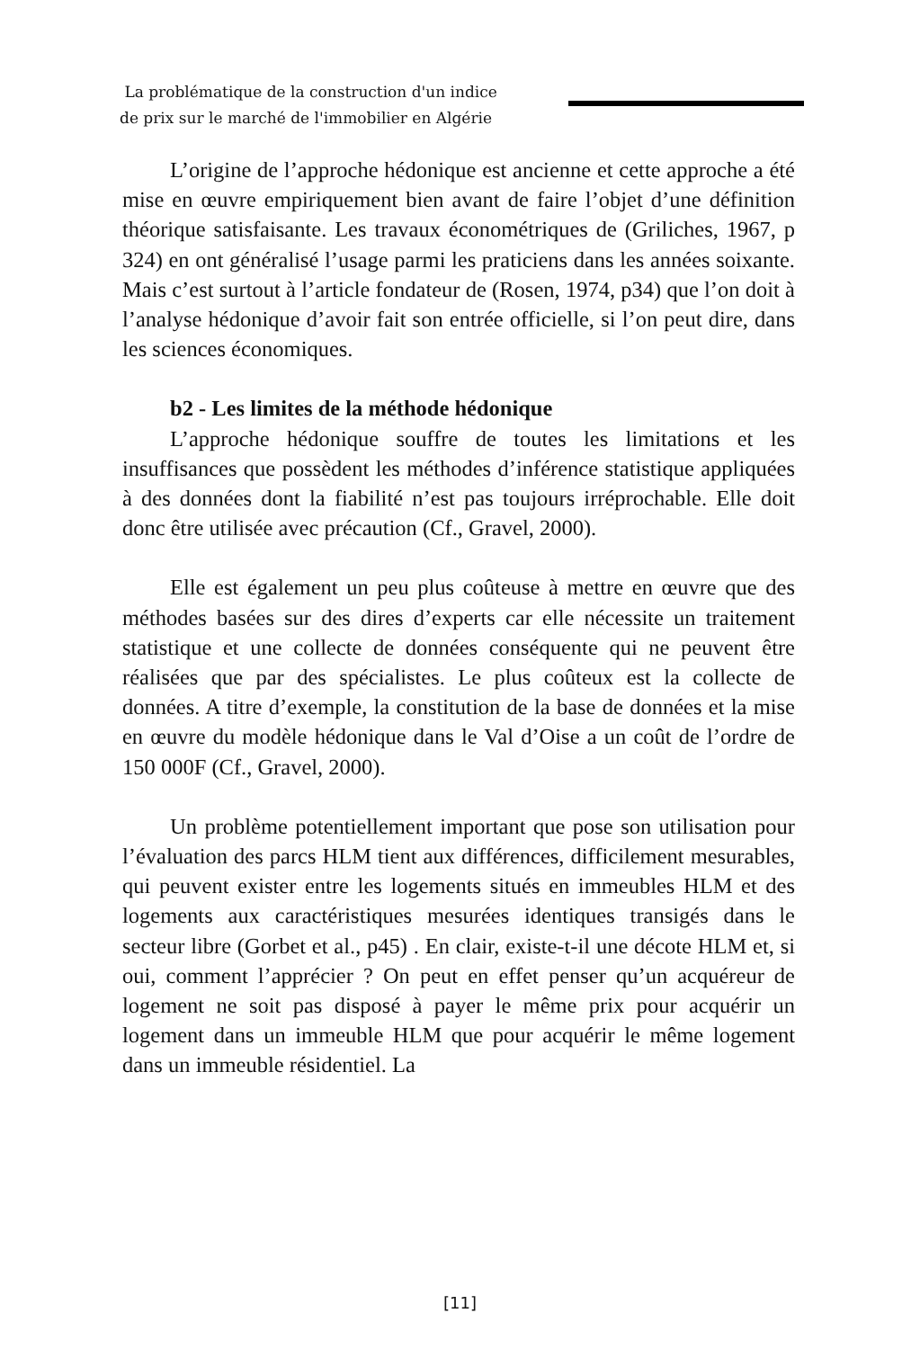La problématique de la construction d'un indice
de prix sur le marché de l'immobilier en Algérie
L’origine de l’approche hédonique est ancienne et cette approche a été mise en œuvre empiriquement bien avant de faire l’objet d’une définition théorique satisfaisante. Les travaux économétriques de (Griliches, 1967, p 324) en ont généralisé l’usage parmi les praticiens dans les années soixante. Mais c’est surtout à l’article fondateur de (Rosen, 1974, p34) que l’on doit à l’analyse hédonique d’avoir fait son entrée officielle, si l’on peut dire, dans les sciences économiques.
b2 - Les limites de la méthode hédonique
L’approche hédonique souffre de toutes les limitations et les insuffisances que possèdent les méthodes d’inférence statistique appliquées à des données dont la fiabilité n’est pas toujours irréprochable. Elle doit donc être utilisée avec précaution (Cf., Gravel, 2000).
Elle est également un peu plus coûteuse à mettre en œuvre que des méthodes basées sur des dires d’experts car elle nécessite un traitement statistique et une collecte de données conséquente qui ne peuvent être réalisées que par des spécialistes. Le plus coûteux est la collecte de données. A titre d’exemple, la constitution de la base de données et la mise en œuvre du modèle hédonique dans le Val d’Oise a un coût de l’ordre de 150 000F (Cf., Gravel, 2000).
Un problème potentiellement important que pose son utilisation pour l’évaluation des parcs HLM tient aux différences, difficilement mesurables, qui peuvent exister entre les logements situés en immeubles HLM et des logements aux caractéristiques mesurées identiques transigés dans le secteur libre (Gorbet et al., p45) . En clair, existe-t-il une décote HLM et, si oui, comment l’apprécier ? On peut en effet penser qu’un acquéreur de logement ne soit pas disposé à payer le même prix pour acquérir un logement dans un immeuble HLM que pour acquérir le même logement dans un immeuble résidentiel. La
[11]